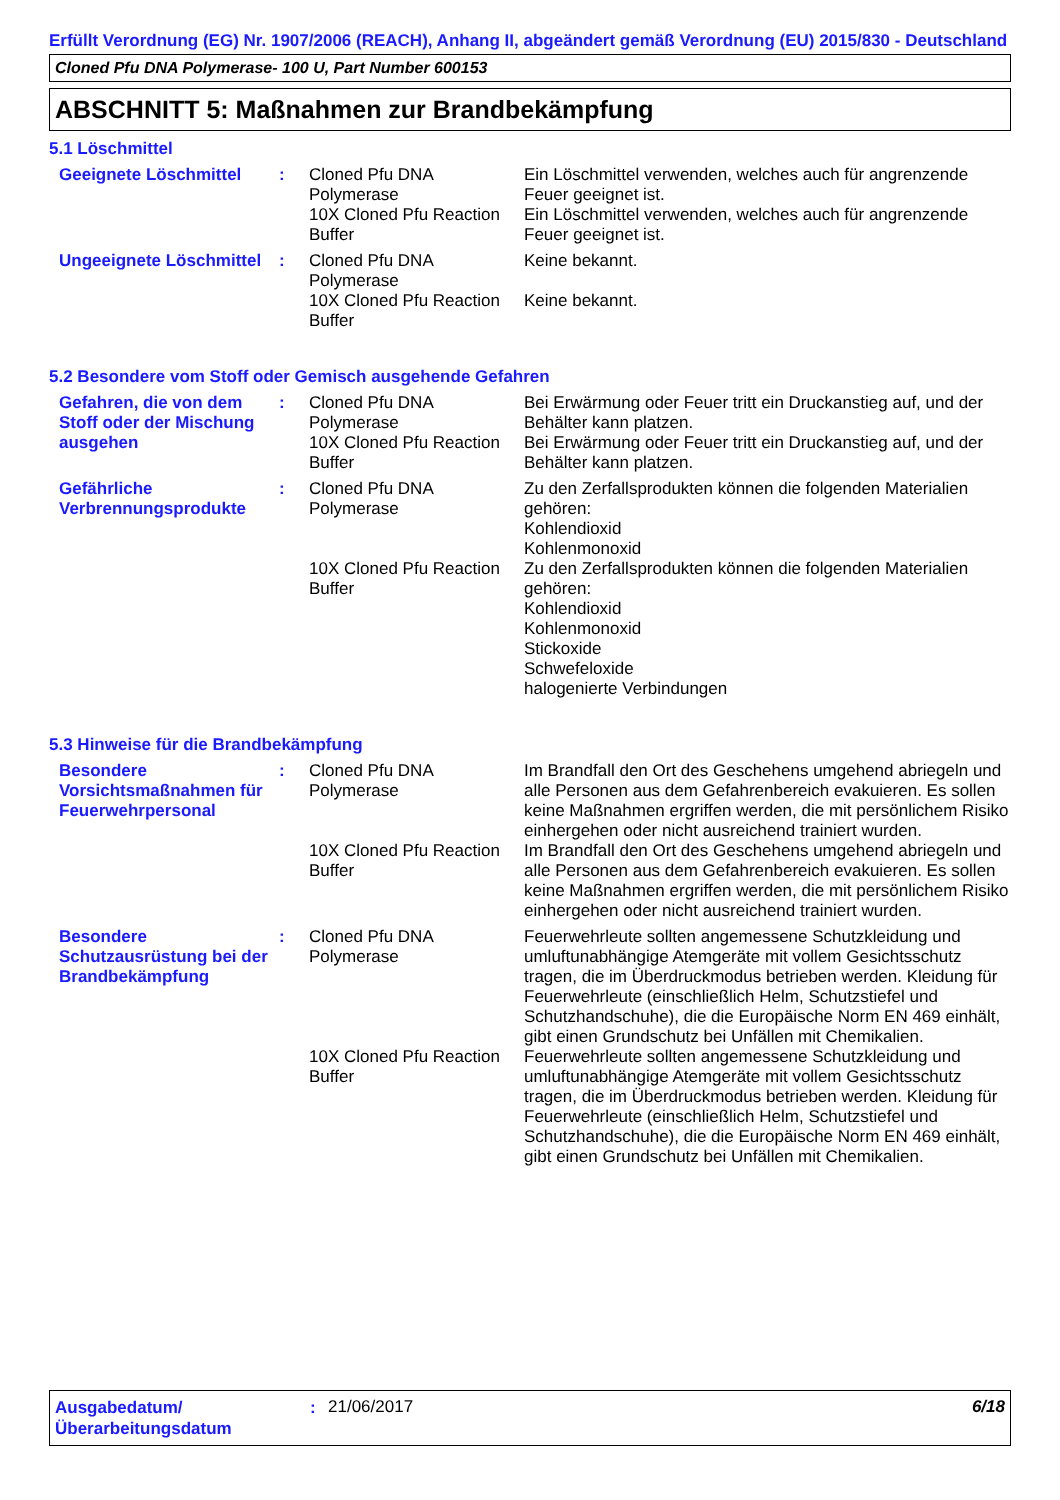Erfüllt Verordnung (EG) Nr. 1907/2006 (REACH), Anhang II, abgeändert gemäß Verordnung (EU) 2015/830 - Deutschland
Cloned Pfu DNA Polymerase- 100 U, Part Number 600153
ABSCHNITT 5: Maßnahmen zur Brandbekämpfung
5.1 Löschmittel
| Geeignete Löschmittel | : | Cloned Pfu DNA Polymerase | Ein Löschmittel verwenden, welches auch für angrenzende Feuer geeignet ist. |
| | | 10X Cloned Pfu Reaction Buffer | Ein Löschmittel verwenden, welches auch für angrenzende Feuer geeignet ist. |
| Ungeeignete Löschmittel | : | Cloned Pfu DNA Polymerase | Keine bekannt. |
| | | 10X Cloned Pfu Reaction Buffer | Keine bekannt. |
5.2 Besondere vom Stoff oder Gemisch ausgehende Gefahren
| Gefahren, die von dem Stoff oder der Mischung ausgehen | : | Cloned Pfu DNA Polymerase | Bei Erwärmung oder Feuer tritt ein Druckanstieg auf, und der Behälter kann platzen. |
| | | 10X Cloned Pfu Reaction Buffer | Bei Erwärmung oder Feuer tritt ein Druckanstieg auf, und der Behälter kann platzen. |
| Gefährliche Verbrennungsprodukte | : | Cloned Pfu DNA Polymerase | Zu den Zerfallsprodukten können die folgenden Materialien gehören: Kohlendioxid Kohlenmonoxid |
| | | 10X Cloned Pfu Reaction Buffer | Zu den Zerfallsprodukten können die folgenden Materialien gehören: Kohlendioxid Kohlenmonoxid Stickoxide Schwefeloxide halogenierte Verbindungen |
5.3 Hinweise für die Brandbekämpfung
| Besondere Vorsichtsmaßnahmen für Feuerwehrpersonal | : | Cloned Pfu DNA Polymerase | Im Brandfall den Ort des Geschehens umgehend abriegeln und alle Personen aus dem Gefahrenbereich evakuieren. Es sollen keine Maßnahmen ergriffen werden, die mit persönlichem Risiko einhergehen oder nicht ausreichend trainiert wurden. |
| | | 10X Cloned Pfu Reaction Buffer | Im Brandfall den Ort des Geschehens umgehend abriegeln und alle Personen aus dem Gefahrenbereich evakuieren. Es sollen keine Maßnahmen ergriffen werden, die mit persönlichem Risiko einhergehen oder nicht ausreichend trainiert wurden. |
| Besondere Schutzausrüstung bei der Brandbekämpfung | : | Cloned Pfu DNA Polymerase | Feuerwehrleute sollten angemessene Schutzkleidung und umluftunabhängige Atemgeräte mit vollem Gesichtsschutz tragen, die im Überdruckmodus betrieben werden. Kleidung für Feuerwehrleute (einschließlich Helm, Schutzstiefel und Schutzhandschuhe), die die Europäische Norm EN 469 einhält, gibt einen Grundschutz bei Unfällen mit Chemikalien. |
| | | 10X Cloned Pfu Reaction Buffer | Feuerwehrleute sollten angemessene Schutzkleidung und umluftunabhängige Atemgeräte mit vollem Gesichtsschutz tragen, die im Überdruckmodus betrieben werden. Kleidung für Feuerwehrleute (einschließlich Helm, Schutzstiefel und Schutzhandschuhe), die die Europäische Norm EN 469 einhält, gibt einen Grundschutz bei Unfällen mit Chemikalien. |
Ausgabedatum/ Überarbeitungsdatum
:
21/06/2017 6/18